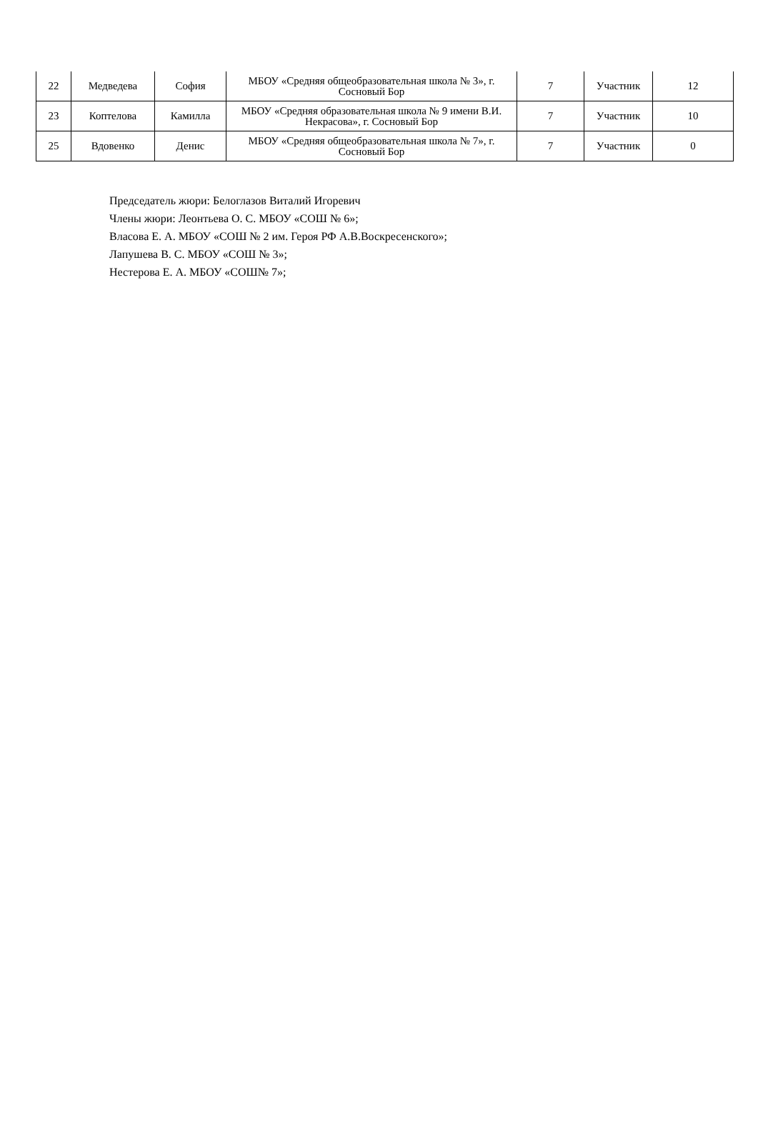| 22 | Медведева | София | МБОУ «Средняя общеобразовательная школа № 3», г. Сосновый Бор | 7 | Участник | 12 |
| 23 | Коптелова | Камилла | МБОУ «Средняя образовательная школа № 9 имени В.И. Некрасова», г. Сосновый Бор | 7 | Участник | 10 |
| 25 | Вдовенко | Денис | МБОУ «Средняя общеобразовательная школа № 7», г. Сосновый Бор | 7 | Участник | 0 |
Председатель жюри: Белоглазов Виталий Игоревич
Члены жюри: Леонтьева О. С. МБОУ «СОШ № 6»;
Власова Е. А. МБОУ «СОШ № 2 им. Героя РФ А.В.Воскресенского»;
Лапушева В. С. МБОУ «СОШ № 3»;
Нестерова Е. А. МБОУ «СОШ№ 7»;